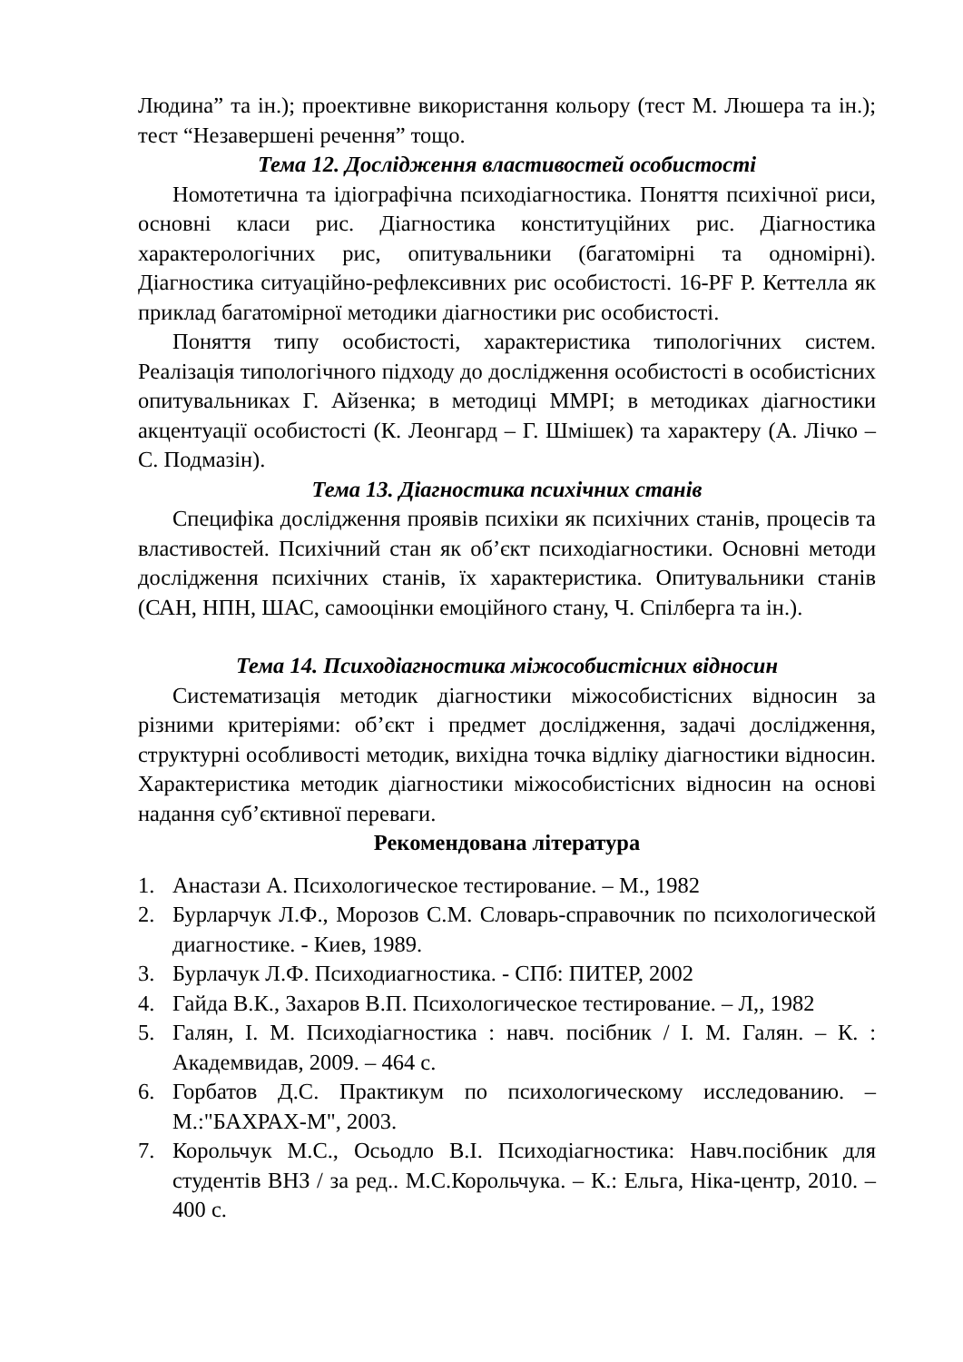Людина” та ін.); проективне використання кольору (тест М. Люшера та ін.); тест “Незавершені речення” тощо.
Тема 12. Дослідження властивостей особистості
Номотетична та ідіографічна психодіагностика. Поняття психічної риси, основні класи рис. Діагностика конституційних рис. Діагностика характерологічних рис, опитувальники (багатомірні та одномірні). Діагностика ситуаційно-рефлексивних рис особистості. 16-PF Р. Кеттелла як приклад багатомірної методики діагностики рис особистості.
Поняття типу особистості, характеристика типологічних систем. Реалізація типологічного підходу до дослідження особистості в особистісних опитувальниках Г. Айзенка; в методиці ММРІ; в методиках діагностики акцентуації особистості (К. Леонгард – Г. Шмішек) та характеру (А. Лічко – С. Подмазін).
Тема 13. Діагностика психічних станів
Специфіка дослідження проявів психіки як психічних станів, процесів та властивостей. Психічний стан як об’єкт психодіагностики. Основні методи дослідження психічних станів, їх характеристика. Опитувальники станів (САН, НПН, ШАС, самооцінки емоційного стану, Ч. Спілберга та ін.).
Тема 14. Психодіагностика міжособистісних відносин
Систематизація методик діагностики міжособистісних відносин за різними критеріями: об’єкт і предмет дослідження, задачі дослідження, структурні особливості методик, вихідна точка відліку діагностики відносин. Характеристика методик діагностики міжособистісних відносин на основі надання суб’єктивної переваги.
Рекомендована література
1. Анастази А. Психологическое тестирование. – М., 1982
2. Бурларчук Л.Ф., Морозов С.М. Словарь-справочник по психологической диагностике. - Киев, 1989.
3. Бурлачук Л.Ф. Психодиагностика. - СПб: ПИТЕР, 2002
4. Гайда В.К., Захаров В.П. Психологическое тестирование. – Л,, 1982
5. Галян, І. М. Психодіагностика : навч. посібник / І. М. Галян. – К. : Академвидав, 2009. – 464 с.
6. Горбатов Д.С. Практикум по психологическому исследованию. – М.:"БАХРАХ-М", 2003.
7. Корольчук М.С., Осьодло В.І. Психодіагностика: Навч.посібник для студентів ВНЗ / за ред.. М.С.Корольчука. – К.: Ельга, Ніка-центр, 2010. – 400 с.